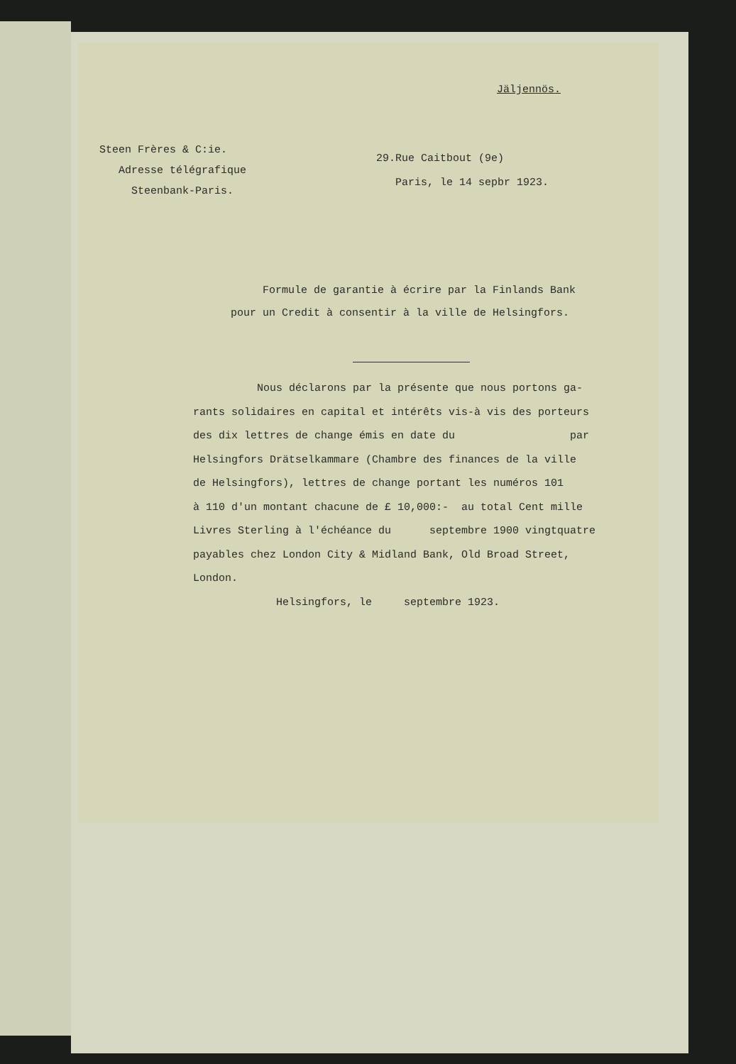Jäljennös.
Steen Frères & C:ie.
Adresse télégrafique
Steenbank-Paris.
29.Rue Caitbout (9e)
Paris, le 14 sepbr 1923.
Formule de garantie à écrire par la Finlands Bank
pour un Credit à consentir à la ville de Helsingfors.
Nous déclarons par la présente que nous portons ga-
rants solidaires en capital et intérêts vis-à vis des porteurs
des dix lettres de change émis en date du par
Helsingfors Drätselkammare (Chambre des finances de la ville
de Helsingfors), lettres de change portant les numéros 101
à 110 d'un montant chacune de £ 10,000:- au total Cent mille
Livres Sterling à l'échéance du septembre 1900 vingtquatre
payables chez London City & Midland Bank, Old Broad Street,
London.
Helsingfors, le septembre 1923.